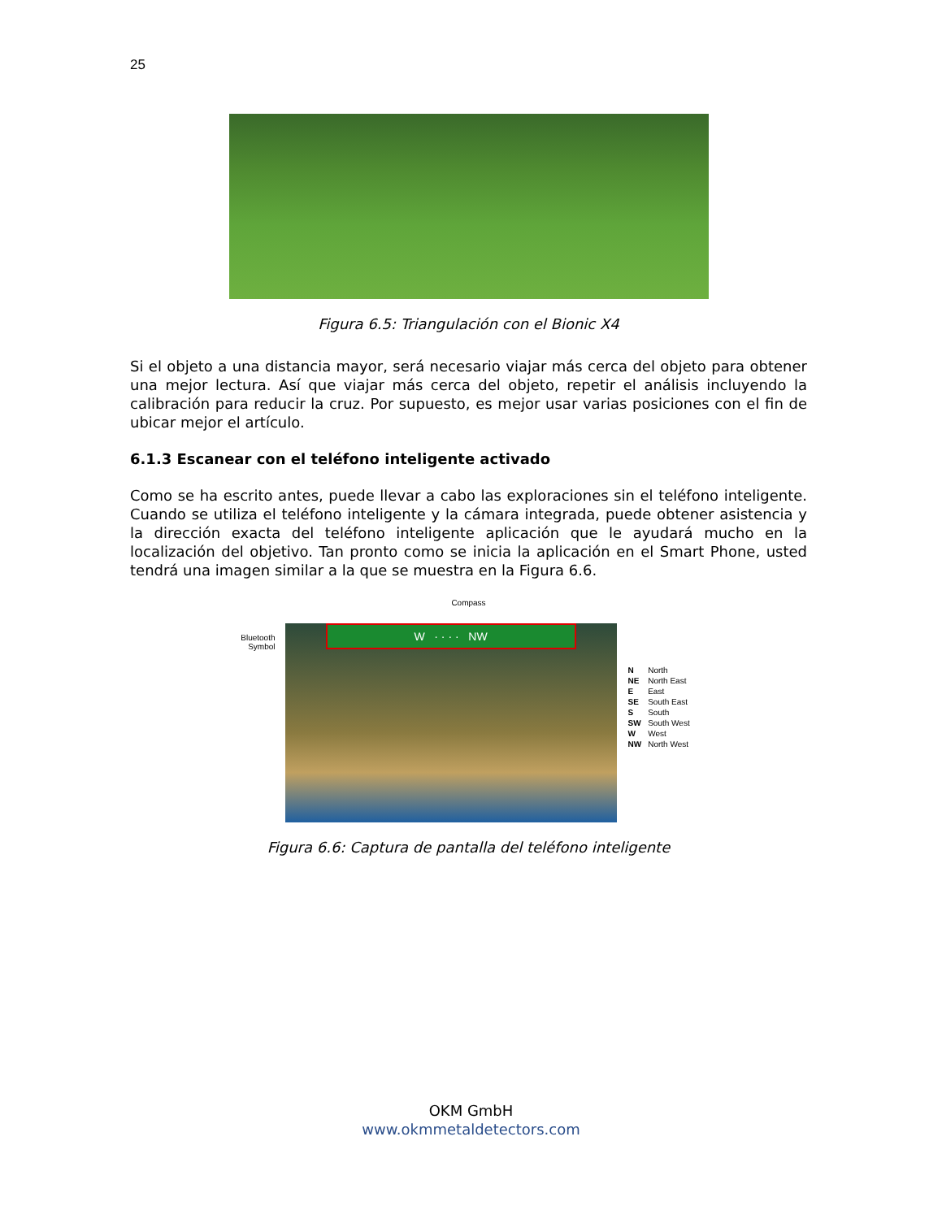25
Figura 6.5: Triangulación con el Bionic X4
Si el objeto a una distancia mayor, será necesario viajar más cerca del objeto para obtener una mejor lectura. Así que viajar más cerca del objeto, repetir el análisis incluyendo la calibración para reducir la cruz. Por supuesto, es mejor usar varias posiciones con el fin de ubicar mejor el artículo.
6.1.3 Escanear con el teléfono inteligente activado
Como se ha escrito antes, puede llevar a cabo las exploraciones sin el teléfono inteligente. Cuando se utiliza el teléfono inteligente y la cámara integrada, puede obtener asistencia y la dirección exacta del teléfono inteligente aplicación que le ayudará mucho en la localización del objetivo. Tan pronto como se inicia la aplicación en el Smart Phone, usted tendrá una imagen similar a la que se muestra en la Figura 6.6.
Compass
Bluetooth
Symbol
W · · · · NW
| N | North |
| NE | North East |
| E | East |
| SE | South East |
| S | South |
| SW | South West |
| W | West |
| NW | North West |
Figura 6.6: Captura de pantalla del teléfono inteligente
OKM GmbH
www.okmmetaldetectors.com